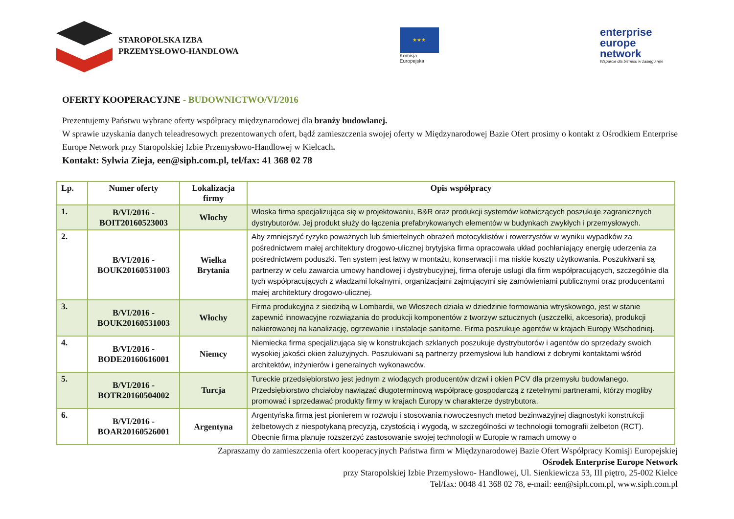STAROPOLSKA IZBA
PRZEMYSŁOWO-HANDLOWA
★★★
Komisja
Europejska
enterprise
europe
network
Wsparcie dla biznesu w zasięgu ręki
OFERTY KOOPERACYJNE - BUDOWNICTWO/VI/2016
Prezentujemy Państwu wybrane oferty współpracy międzynarodowej dla branży budowlanej.
W sprawie uzyskania danych teleadresowych prezentowanych ofert, bądź zamieszczenia swojej oferty w Międzynarodowej Bazie Ofert prosimy o kontakt z Ośrodkiem Enterprise Europe Network przy Staropolskiej Izbie Przemysłowo-Handlowej w Kielcach.
Kontakt: Sylwia Zieja, een@siph.com.pl, tel/fax: 41 368 02 78
| Lp. | Numer oferty | Lokalizacja firmy | Opis współpracy |
| --- | --- | --- | --- |
| 1. | B/VI/2016 - BOIT20160523003 | Włochy | Włoska firma specjalizująca się w projektowaniu, B&R oraz produkcji systemów kotwiczących poszukuje zagranicznych dystrybutorów. Jej produkt służy do łączenia prefabrykowanych elementów w budynkach zwykłych i przemysłowych. |
| 2. | B/VI/2016 - BOUK20160531003 | Wielka Brytania | Aby zmniejszyć ryzyko poważnych lub śmiertelnych obrażeń motocyklistów i rowerzystów w wyniku wypadków za pośrednictwem małej architektury drogowo-ulicznej brytyjska firma opracowała układ pochłaniający energię uderzenia za pośrednictwem poduszki. Ten system jest łatwy w montażu, konserwacji i ma niskie koszty użytkowania. Poszukiwani są partnerzy w celu zawarcia umowy handlowej i dystrybucyjnej, firma oferuje usługi dla firm współpracujących, szczególnie dla tych współpracujących z władzami lokalnymi, organizacjami zajmującymi się zamówieniami publicznymi oraz producentami małej architektury drogowo-ulicznej. |
| 3. | B/VI/2016 - BOUK20160531003 | Włochy | Firma produkcyjna z siedzibą w Lombardii, we Włoszech działa w dziedzinie formowania wtryskowego, jest w stanie zapewnić innowacyjne rozwiązania do produkcji komponentów z tworzyw sztucznych (uszczelki, akcesoria), produkcji nakierowanej na kanalizację, ogrzewanie i instalacje sanitarne. Firma poszukuje agentów w krajach Europy Wschodniej. |
| 4. | B/VI/2016 - BODE20160616001 | Niemcy | Niemiecka firma specjalizująca się w konstrukcjach szklanych poszukuje dystrybutorów i agentów do sprzedaży swoich wysokiej jakości okien żaluzyjnych. Poszukiwani są partnerzy przemysłowi lub handlowi z dobrymi kontaktami wśród architektów, inżynierów i generalnych wykonawców. |
| 5. | B/VI/2016 - BOTR20160504002 | Turcja | Tureckie przedsiębiorstwo jest jednym z wiodących producentów drzwi i okien PCV dla przemysłu budowlanego. Przedsiębiorstwo chciałoby nawiązać długoterminową współpracę gospodarczą z rzetelnymi partnerami, którzy mogliby promować i sprzedawać produkty firmy w krajach Europy w charakterze dystrybutora. |
| 6. | B/VI/2016 - BOAR20160526001 | Argentyna | Argentyńska firma jest pionierem w rozwoju i stosowania nowoczesnych metod bezinwazyjnej diagnostyki konstrukcji żelbetowych z niespotykaną precyzją, czystością i wygodą, w szczególności w technologii tomografii żelbeton (RCT). Obecnie firma planuje rozszerzyć zastosowanie swojej technologii w Europie w ramach umowy o |
Zapraszamy do zamieszczenia ofert kooperacyjnych Państwa firm w Międzynarodowej Bazie Ofert Współpracy Komisji Europejskiej
Ośrodek Enterprise Europe Network
przy Staropolskiej Izbie Przemysłowo- Handlowej, Ul. Sienkiewicza 53, III piętro, 25-002 Kielce
Tel/fax: 0048 41 368 02 78, e-mail: een@siph.com.pl, www.siph.com.pl